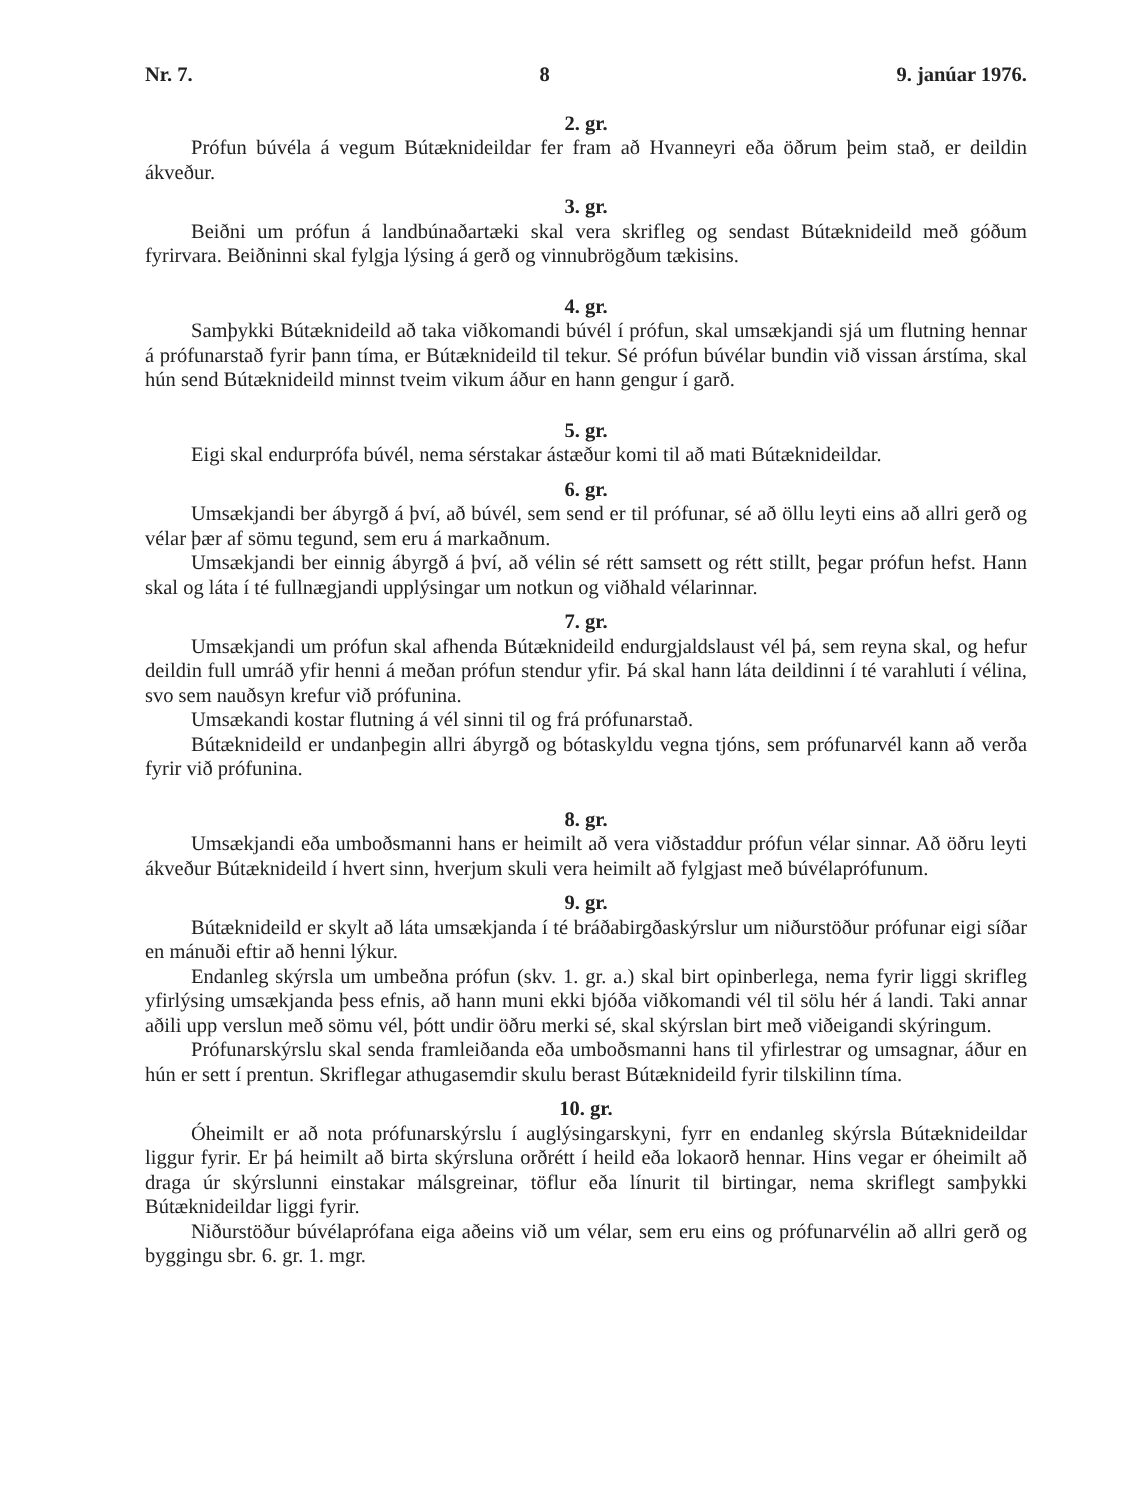Nr. 7. 8 9. janúar 1976.
2. gr.
Prófun búvéla á vegum Bútæknideildar fer fram að Hvanneyri eða öðrum þeim stað, er deildin ákveður.
3. gr.
Beiðni um prófun á landbúnaðartæki skal vera skrifleg og sendast Bútæknideild með góðum fyrirvara. Beiðninni skal fylgja lýsing á gerð og vinnubrögðum tækisins.
4. gr.
Samþykki Bútæknideild að taka viðkomandi búvél í prófun, skal umsækjandi sjá um flutning hennar á prófunarstað fyrir þann tíma, er Bútæknideild til tekur. Sé prófun búvélar bundin við vissan árstíma, skal hún send Bútæknideild minnst tveim vikum áður en hann gengur í garð.
5. gr.
Eigi skal endurprófa búvél, nema sérstakar ástæður komi til að mati Bútæknideildar.
6. gr.
Umsækjandi ber ábyrgð á því, að búvél, sem send er til prófunar, sé að öllu leyti eins að allri gerð og vélar þær af sömu tegund, sem eru á markaðnum.
Umsækjandi ber einnig ábyrgð á því, að vélin sé rétt samsett og rétt stillt, þegar prófun hefst. Hann skal og láta í té fullnægjandi upplýsingar um notkun og viðhald vélarinnar.
7. gr.
Umsækjandi um prófun skal afhenda Bútæknideild endurgjaldslaust vél þá, sem reyna skal, og hefur deildin full umráð yfir henni á meðan prófun stendur yfir. Þá skal hann láta deildinni í té varahluti í vélina, svo sem nauðsyn krefur við prófunina.
Umsækandi kostar flutning á vél sinni til og frá prófunarstað.
Bútæknideild er undanþegin allri ábyrgð og bótaskyldu vegna tjóns, sem prófunarvél kann að verða fyrir við prófunina.
8. gr.
Umsækjandi eða umboðsmanni hans er heimilt að vera viðstaddur prófun vélar sinnar. Að öðru leyti ákveður Bútæknideild í hvert sinn, hverjum skuli vera heimilt að fylgjast með búvélaprófunum.
9. gr.
Bútæknideild er skylt að láta umsækjanda í té bráðabirgðaskýrslur um niðurstöður prófunar eigi síðar en mánuði eftir að henni lýkur.
Endanleg skýrsla um umbeðna prófun (skv. 1. gr. a.) skal birt opinberlega, nema fyrir liggi skrifleg yfirlýsing umsækjanda þess efnis, að hann muni ekki bjóða viðkomandi vél til sölu hér á landi. Taki annar aðili upp verslun með sömu vél, þótt undir öðru merki sé, skal skýrslan birt með viðeigandi skýringum.
Prófunarskýrslu skal senda framleiðanda eða umboðsmanni hans til yfirlestrar og umsagnar, áður en hún er sett í prentun. Skriflegar athugasemdir skulu berast Bútæknideild fyrir tilskilinn tíma.
10. gr.
Óheimilt er að nota prófunarskýrslu í auglýsingarskyni, fyrr en endanleg skýrsla Bútæknideildar liggur fyrir. Er þá heimilt að birta skýrsluna orðrétt í heild eða lokaorð hennar. Hins vegar er óheimilt að draga úr skýrslunni einstakar málsgreinar, töflur eða línurit til birtingar, nema skriflegt samþykki Bútæknideildar liggi fyrir.
Niðurstöður búvélaprófana eiga aðeins við um vélar, sem eru eins og prófunarvélin að allri gerð og byggingu sbr. 6. gr. 1. mgr.